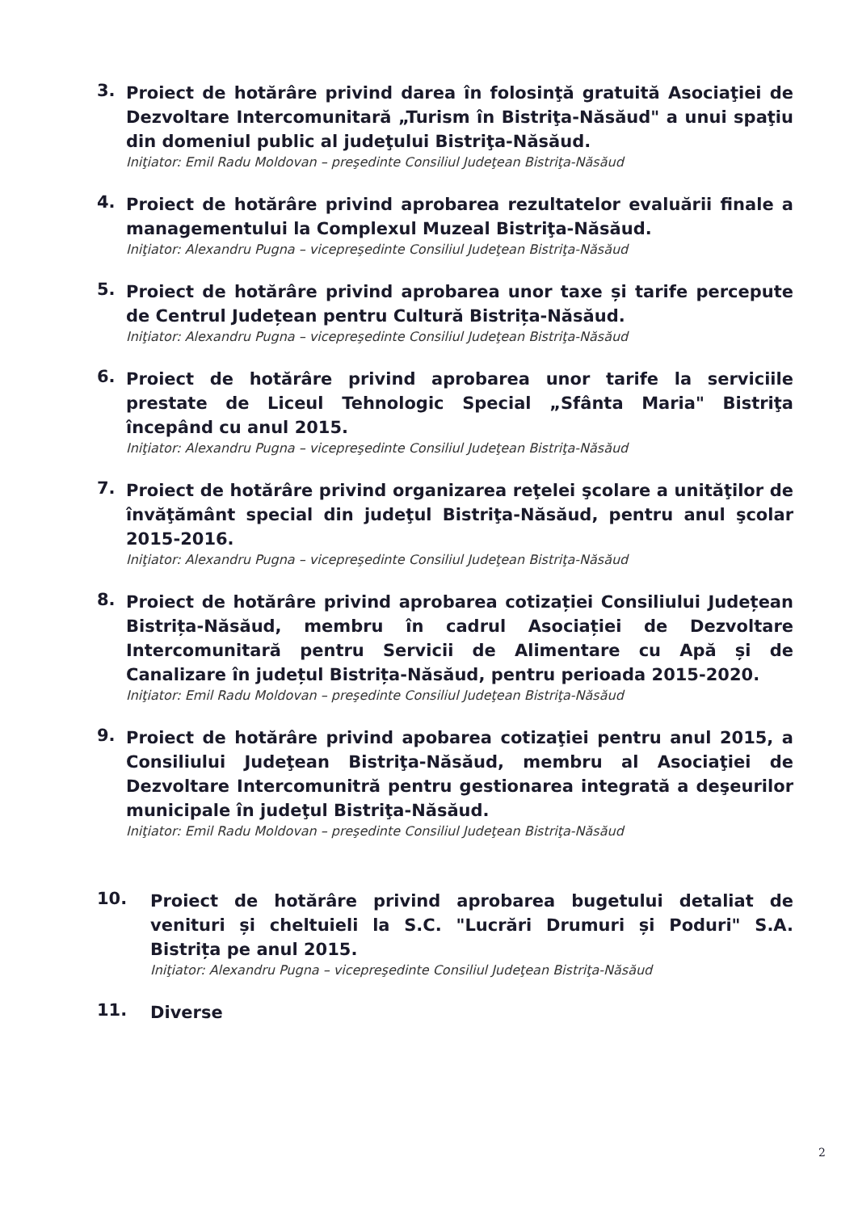3.
Proiect de hotărâre privind darea în folosinţă gratuită Asociaţiei de Dezvoltare Intercomunitară „Turism în Bistriţa-Năsăud" a unui spaţiu din domeniul public al judeţului Bistriţa-Năsăud.
Iniţiator: Emil Radu Moldovan – preşedinte Consiliul Judeţean Bistriţa-Năsăud
4.
Proiect de hotărâre privind aprobarea rezultatelor evaluării finale a managementului la Complexul Muzeal Bistriţa-Năsăud.
Iniţiator: Alexandru Pugna – vicepreşedinte Consiliul Judeţean Bistriţa-Năsăud
5.
Proiect de hotărâre privind aprobarea unor taxe și tarife percepute de Centrul Județean pentru Cultură Bistrița-Năsăud.
Iniţiator: Alexandru Pugna – vicepreşedinte Consiliul Judeţean Bistriţa-Năsăud
6.
Proiect de hotărâre privind aprobarea unor tarife la serviciile prestate de Liceul Tehnologic Special „Sfânta Maria" Bistriţa începând cu anul 2015.
Iniţiator: Alexandru Pugna – vicepreşedinte Consiliul Judeţean Bistriţa-Năsăud
7.
Proiect de hotărâre privind organizarea reţelei şcolare a unităţilor de învăţământ special din judeţul Bistriţa-Năsăud, pentru anul şcolar 2015-2016.
Iniţiator: Alexandru Pugna – vicepreşedinte Consiliul Judeţean Bistriţa-Năsăud
8.
Proiect de hotărâre privind aprobarea cotizației Consiliului Județean Bistrița-Năsăud, membru în cadrul Asociației de Dezvoltare Intercomunitară pentru Servicii de Alimentare cu Apă și de Canalizare în județul Bistrița-Năsăud, pentru perioada 2015-2020.
Iniţiator: Emil Radu Moldovan – preşedinte Consiliul Judeţean Bistriţa-Năsăud
9.
Proiect de hotărâre privind apobarea cotizaţiei pentru anul 2015, a Consiliului Judeţean Bistriţa-Năsăud, membru al Asociaţiei de Dezvoltare Intercomunitră pentru gestionarea integrată a deşeurilor municipale în judeţul Bistriţa-Năsăud.
Iniţiator: Emil Radu Moldovan – preşedinte Consiliul Judeţean Bistriţa-Năsăud
10.
Proiect de hotărâre privind aprobarea bugetului detaliat de venituri și cheltuieli la S.C. "Lucrări Drumuri și Poduri" S.A. Bistrița pe anul 2015.
Iniţiator: Alexandru Pugna – vicepreşedinte Consiliul Judeţean Bistriţa-Năsăud
11.
Diverse
2